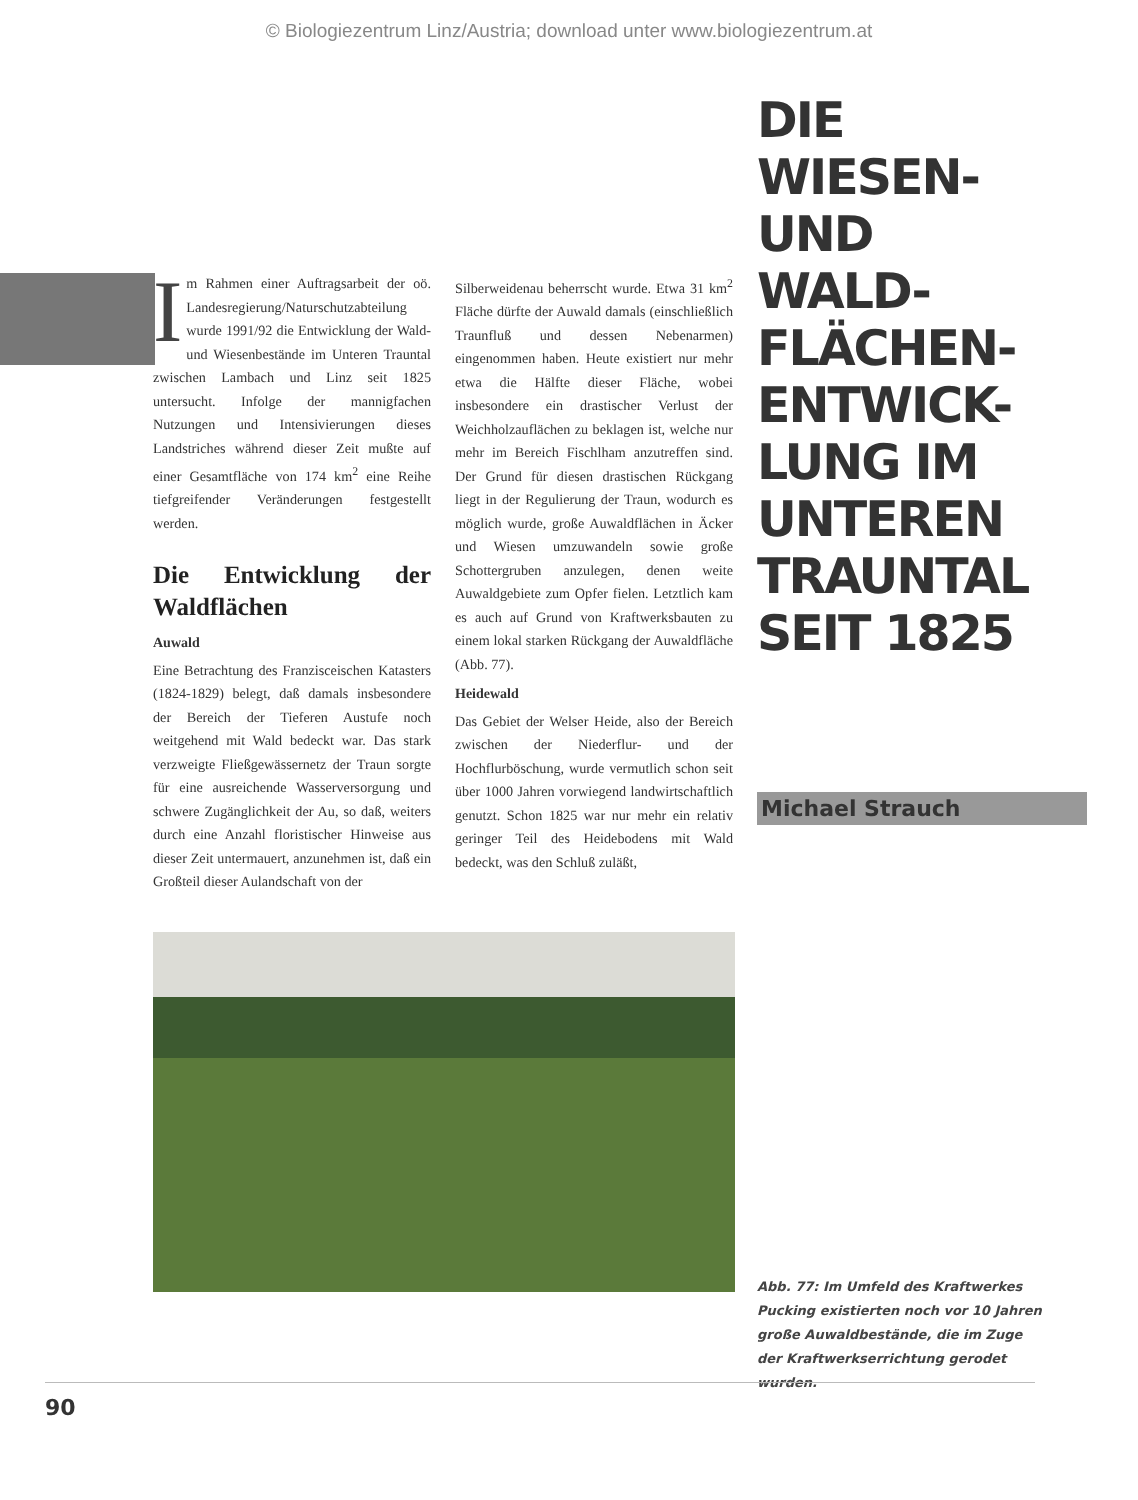© Biologiezentrum Linz/Austria; download unter www.biologiezentrum.at
Im Rahmen einer Auftragsarbeit der oö. Landesregierung/Naturschutzabteilung wurde 1991/92 die Entwicklung der Wald- und Wiesenbestände im Unteren Trauntal zwischen Lambach und Linz seit 1825 untersucht. Infolge der mannigfachen Nutzungen und Intensivierungen dieses Landstriches während dieser Zeit mußte auf einer Gesamtfläche von 174 km<sup>2</sup> eine Reihe tiefgreifender Veränderungen festgestellt werden.
Die Entwicklung der Waldflächen
Auwald
Eine Betrachtung des Franzisceischen Katasters (1824-1829) belegt, daß damals insbesondere der Bereich der Tieferen Austufe noch weitgehend mit Wald bedeckt war. Das stark verzweigte Fließgewässernetz der Traun sorgte für eine ausreichende Wasserversorgung und schwere Zugänglichkeit der Au, so daß, weiters durch eine Anzahl floristischer Hinweise aus dieser Zeit untermauert, anzunehmen ist, daß ein Großteil dieser Aulandschaft von der
Silberweidenau beherrscht wurde. Etwa 31 km<sup>2</sup> Fläche dürfte der Auwald damals (einschließlich Traunfluß und dessen Nebenarmen) eingenommen haben. Heute existiert nur mehr etwa die Hälfte dieser Fläche, wobei insbesondere ein drastischer Verlust der Weichholzauflächen zu beklagen ist, welche nur mehr im Bereich Fischlham anzutreffen sind. Der Grund für diesen drastischen Rückgang liegt in der Regulierung der Traun, wodurch es möglich wurde, große Auwaldflächen in Äcker und Wiesen umzuwandeln sowie große Schottergruben anzulegen, denen weite Auwaldgebiete zum Opfer fielen. Letztlich kam es auch auf Grund von Kraftwerksbauten zu einem lokal starken Rückgang der Auwaldfläche (Abb. 77).
Heidewald
Das Gebiet der Welser Heide, also der Bereich zwischen der Niederflur- und der Hochflurböschung, wurde vermutlich schon seit über 1000 Jahren vorwiegend landwirtschaftlich genutzt. Schon 1825 war nur mehr ein relativ geringer Teil des Heidebodens mit Wald bedeckt, was den Schluß zuläßt,
DIE
WIESEN-
UND
WALD-
FLÄCHEN-
ENTWICK-
LUNG IM
UNTEREN
TRAUNTAL
SEIT 1825
Michael Strauch
Abb. 77: Im Umfeld des Kraftwerkes Pucking existierten noch vor 10 Jahren große Auwaldbestände, die im Zuge der Kraftwerkserrichtung gerodet wurden.
90